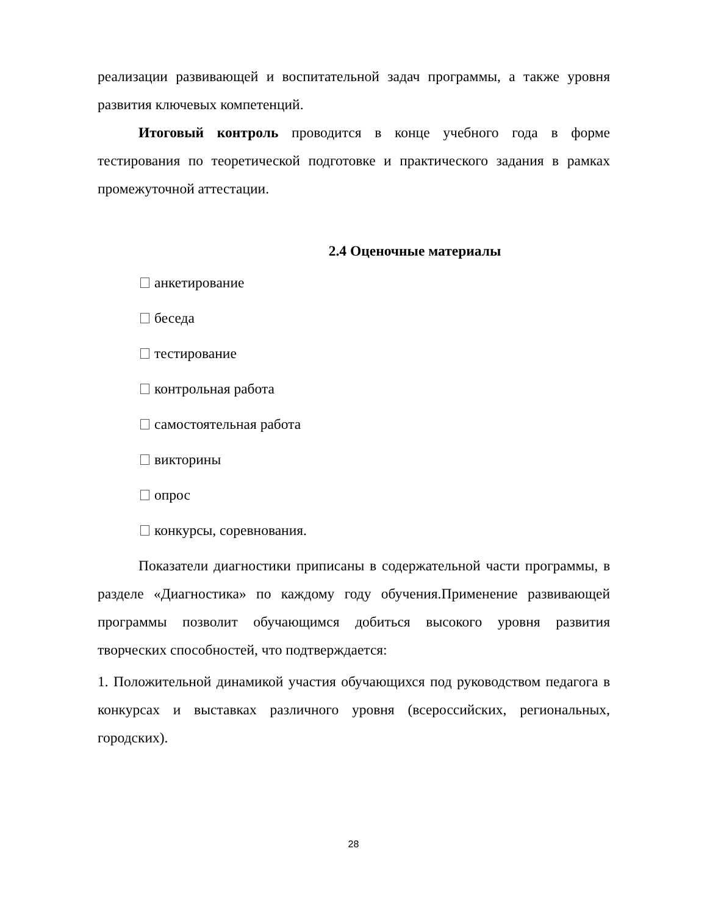реализации развивающей и воспитательной задач программы, а также уровня развития ключевых компетенций.
Итоговый контроль проводится в конце учебного года в форме тестирования по теоретической подготовке и практического задания в рамках промежуточной аттестации.
2.4 Оценочные материалы
анкетирование
беседа
тестирование
контрольная работа
самостоятельная работа
викторины
опрос
конкурсы, соревнования.
Показатели диагностики приписаны в содержательной части программы, в разделе «Диагностика» по каждому году обучения.Применение развивающей программы позволит обучающимся добиться высокого уровня развития творческих способностей, что подтверждается:
1. Положительной динамикой участия обучающихся под руководством педагога в конкурсах и выставках различного уровня (всероссийских, региональных, городских).
28